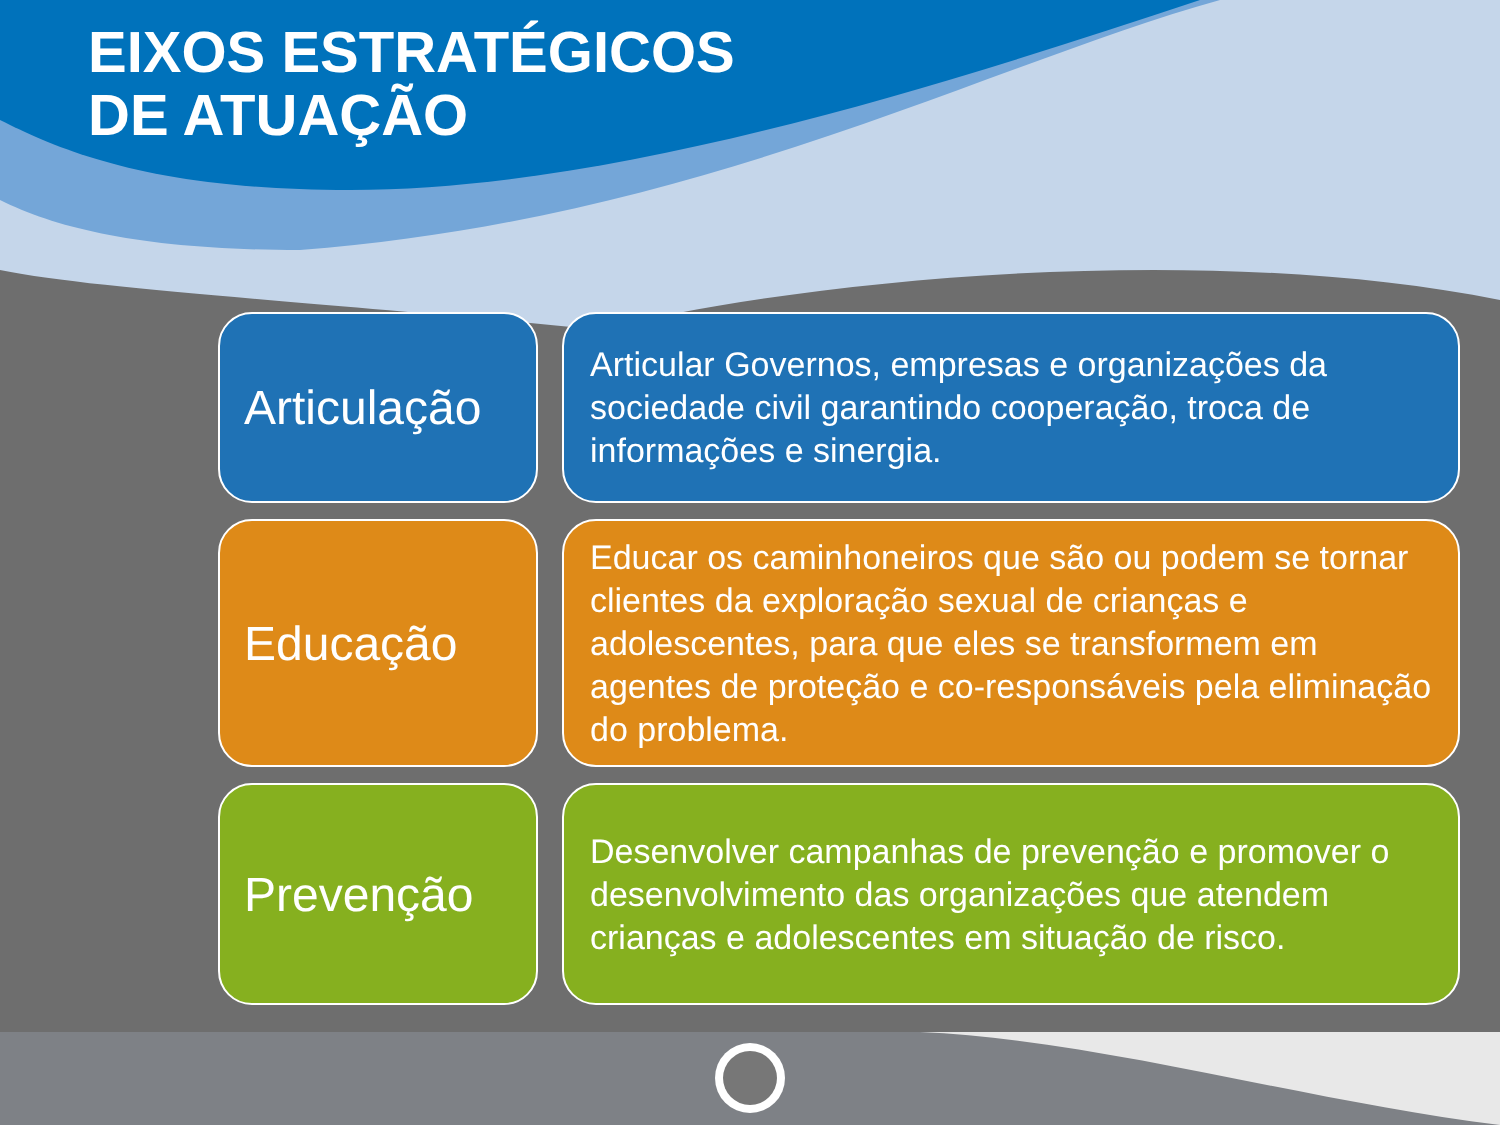EIXOS ESTRATÉGICOS
DE ATUAÇÃO
Articulação
Articular Governos, empresas e organizações da sociedade civil garantindo cooperação, troca de informações e sinergia.
Educação
Educar os caminhoneiros que são ou podem se tornar clientes da exploração sexual de crianças e adolescentes, para que eles se transformem em agentes de proteção e co-responsáveis pela eliminação do problema.
Prevenção
Desenvolver campanhas de prevenção e promover o desenvolvimento das organizações que atendem crianças e adolescentes em situação de risco.